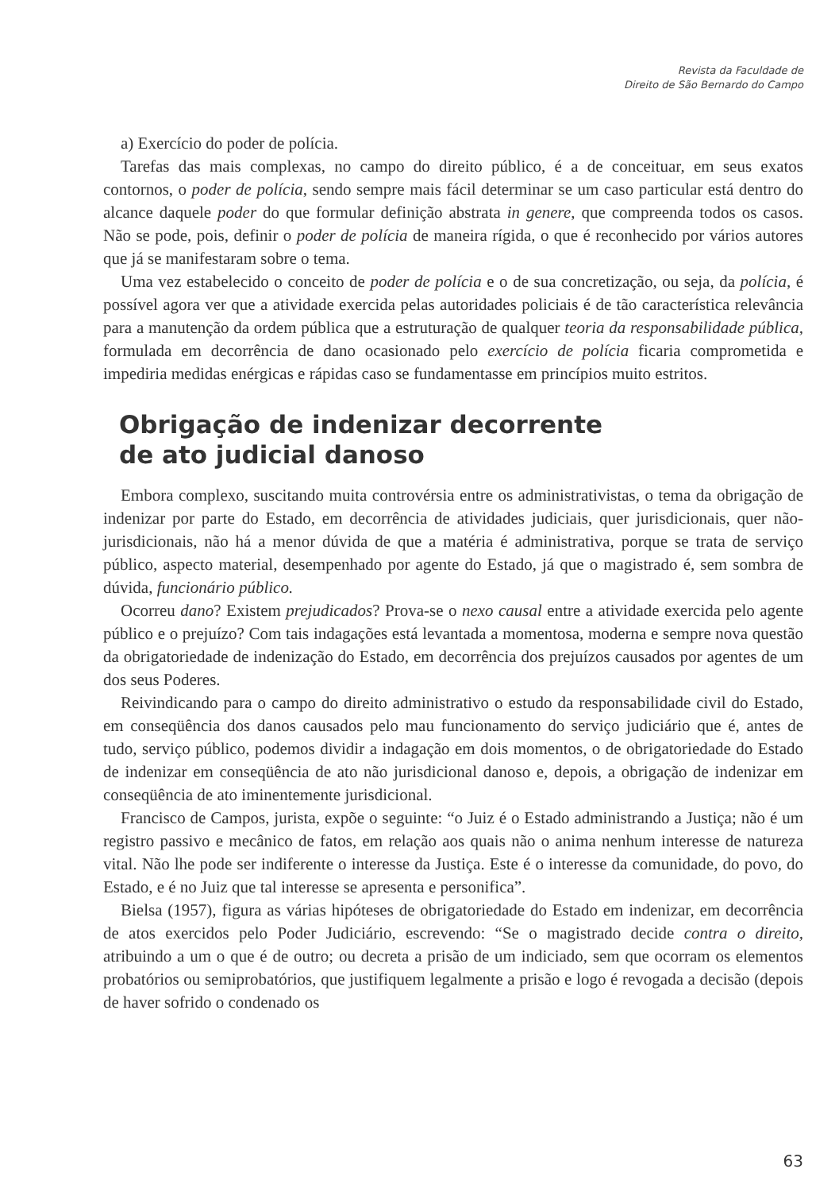Revista da Faculdade de
Direito de São Bernardo do Campo
a) Exercício do poder de polícia.
Tarefas das mais complexas, no campo do direito público, é a de conceituar, em seus exatos contornos, o poder de polícia, sendo sempre mais fácil determinar se um caso particular está dentro do alcance daquele poder do que formular definição abstrata in genere, que compreenda todos os casos. Não se pode, pois, definir o poder de polícia de maneira rígida, o que é reconhecido por vários autores que já se manifestaram sobre o tema.
Uma vez estabelecido o conceito de poder de polícia e o de sua concretização, ou seja, da polícia, é possível agora ver que a atividade exercida pelas autoridades policiais é de tão característica relevância para a manutenção da ordem pública que a estruturação de qualquer teoria da responsabilidade pública, formulada em decorrência de dano ocasionado pelo exercício de polícia ficaria comprometida e impediria medidas enérgicas e rápidas caso se fundamentasse em princípios muito estritos.
Obrigação de indenizar decorrente
de ato judicial danoso
Embora complexo, suscitando muita controvérsia entre os administrativistas, o tema da obrigação de indenizar por parte do Estado, em decorrência de atividades judiciais, quer jurisdicionais, quer não-jurisdicionais, não há a menor dúvida de que a matéria é administrativa, porque se trata de serviço público, aspecto material, desempenhado por agente do Estado, já que o magistrado é, sem sombra de dúvida, funcionário público.
Ocorreu dano? Existem prejudicados? Prova-se o nexo causal entre a atividade exercida pelo agente público e o prejuízo? Com tais indagações está levantada a momentosa, moderna e sempre nova questão da obrigatoriedade de indenização do Estado, em decorrência dos prejuízos causados por agentes de um dos seus Poderes.
Reivindicando para o campo do direito administrativo o estudo da responsabilidade civil do Estado, em conseqüência dos danos causados pelo mau funcionamento do serviço judiciário que é, antes de tudo, serviço público, podemos dividir a indagação em dois momentos, o de obrigatoriedade do Estado de indenizar em conseqüência de ato não jurisdicional danoso e, depois, a obrigação de indenizar em conseqüência de ato iminentemente jurisdicional.
Francisco de Campos, jurista, expõe o seguinte: “o Juiz é o Estado administrando a Justiça; não é um registro passivo e mecânico de fatos, em relação aos quais não o anima nenhum interesse de natureza vital. Não lhe pode ser indiferente o interesse da Justiça. Este é o interesse da comunidade, do povo, do Estado, e é no Juiz que tal interesse se apresenta e personifica”.
Bielsa (1957), figura as várias hipóteses de obrigatoriedade do Estado em indenizar, em decorrência de atos exercidos pelo Poder Judiciário, escrevendo: “Se o magistrado decide contra o direito, atribuindo a um o que é de outro; ou decreta a prisão de um indiciado, sem que ocorram os elementos probatórios ou semiprobatórios, que justifiquem legalmente a prisão e logo é revogada a decisão (depois de haver sofrido o condenado os
63